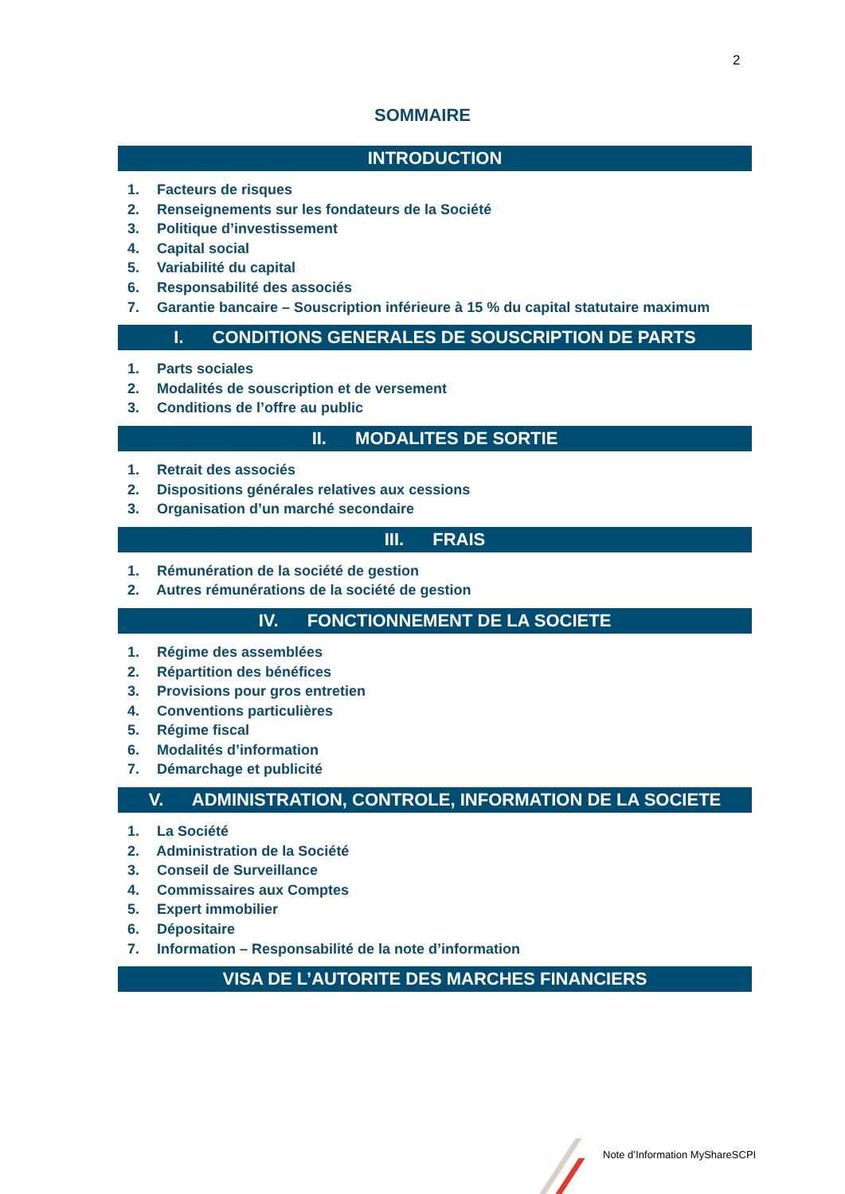2
SOMMAIRE
INTRODUCTION
1. Facteurs de risques
2. Renseignements sur les fondateurs de la Société
3. Politique d’investissement
4. Capital social
5. Variabilité du capital
6. Responsabilité des associés
7. Garantie bancaire – Souscription inférieure à 15 % du capital statutaire maximum
I. CONDITIONS GENERALES DE SOUSCRIPTION DE PARTS
1. Parts sociales
2. Modalités de souscription et de versement
3. Conditions de l’offre au public
II. MODALITES DE SORTIE
1. Retrait des associés
2. Dispositions générales relatives aux cessions
3. Organisation d’un marché secondaire
III. FRAIS
1. Rémunération de la société de gestion
2. Autres rémunérations de la société de gestion
IV. FONCTIONNEMENT DE LA SOCIETE
1. Régime des assemblées
2. Répartition des bénéfices
3. Provisions pour gros entretien
4. Conventions particulières
5. Régime fiscal
6. Modalités d’information
7. Démarchage et publicité
V. ADMINISTRATION, CONTROLE, INFORMATION DE LA SOCIETE
1. La Société
2. Administration de la Société
3. Conseil de Surveillance
4. Commissaires aux Comptes
5. Expert immobilier
6. Dépositaire
7. Information – Responsabilité de la note d’information
VISA DE L’AUTORITE DES MARCHES FINANCIERS
Note d’Information MyShareSCPI